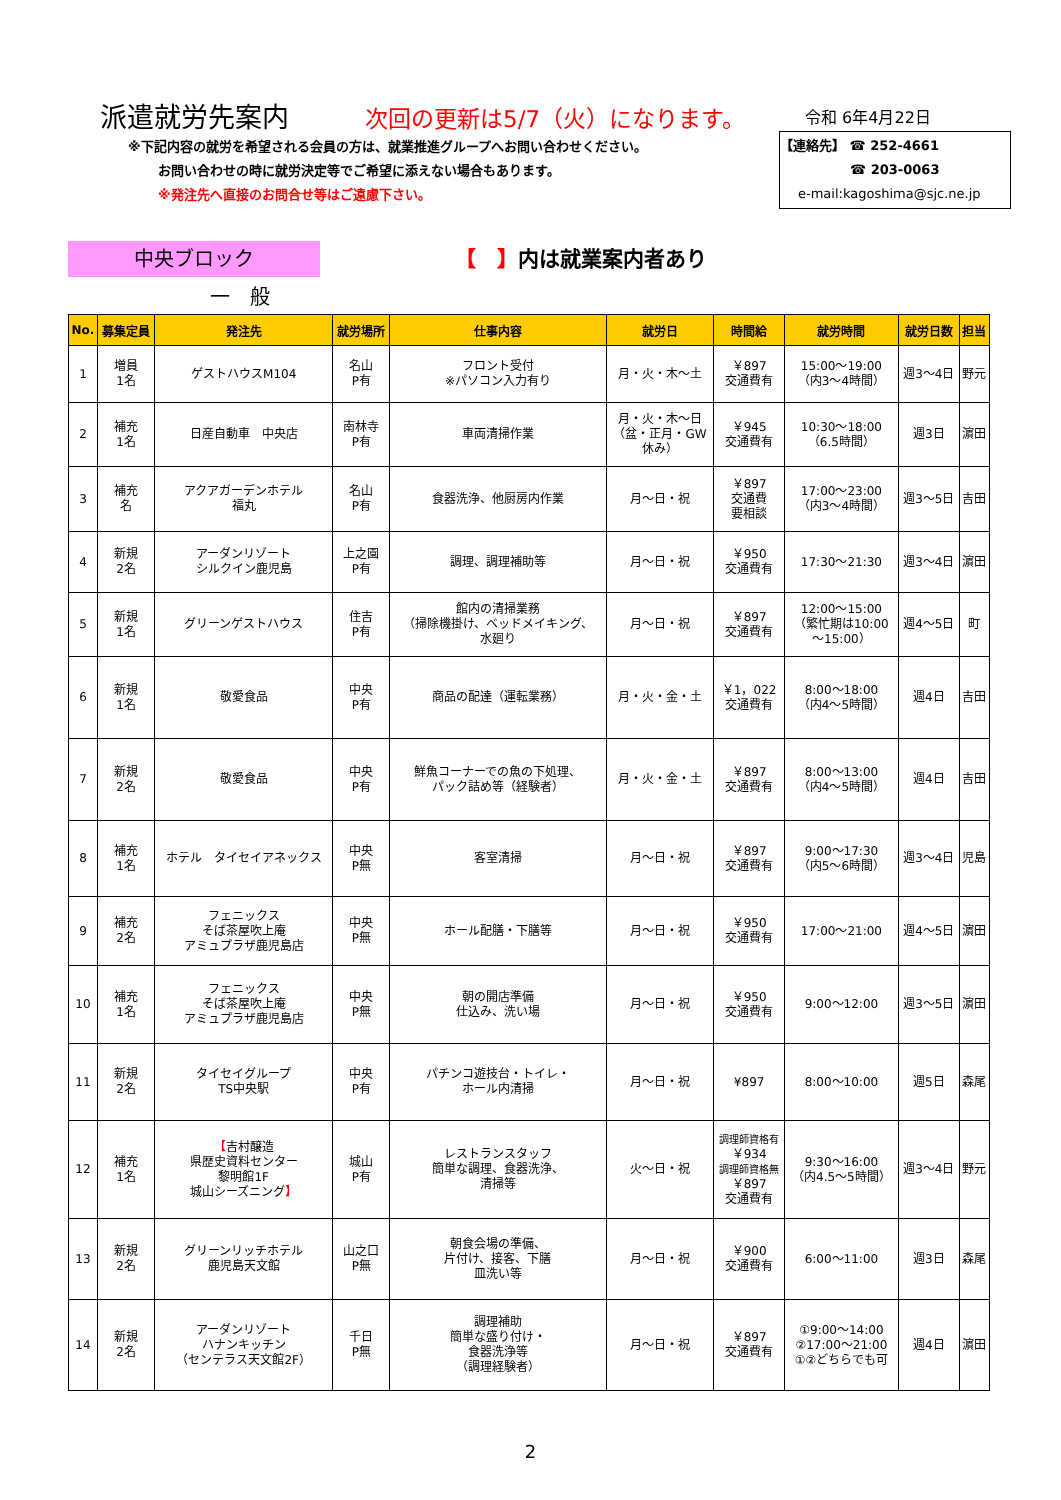派遣就労先案内
次回の更新は5/7（火）になります。
令和 6年4月22日
※下記内容の就労を希望される会員の方は、就業推進グループへお問い合わせください。
お問い合わせの時に就労決定等でご希望に添えない場合もあります。
※発注先へ直接のお問合せ等はご遠慮下さい。
【連絡先】 ☎ 252-4661
☎ 203-0063
e-mail:kagoshima@sjc.ne.jp
中央ブロック
【　】内は就業案内者あり
一　般
| No. | 募集定員 | 発注先 | 就労場所 | 仕事内容 | 就労日 | 時間給 | 就労時間 | 就労日数 | 担当 |
| --- | --- | --- | --- | --- | --- | --- | --- | --- | --- |
| 1 | 増員 1名 | ゲストハウスM104 | 名山 P有 | フロント受付 ※パソコン入力有り | 月・火・木～土 | ￥897 交通費有 | 15:00～19:00 （内3～4時間） | 週3～4日 | 野元 |
| 2 | 補充 1名 | 日産自動車 中央店 | 南林寺 P有 | 車両清掃作業 | 月・火・木～日 （盆・正月・GW 休み） | ￥945 交通費有 | 10:30～18:00 （6.5時間） | 週3日 | 濵田 |
| 3 | 補充 名 | アクアガーデンホテル 福丸 | 名山 P有 | 食器洗浄、他厨房内作業 | 月～日・祝 | ￥897 交通費 要相談 | 17:00～23:00 （内3～4時間） | 週3～5日 | 吉田 |
| 4 | 新規 2名 | アーダンリゾート シルクイン鹿児島 | 上之園 P有 | 調理、調理補助等 | 月～日・祝 | ￥950 交通費有 | 17:30～21:30 | 週3～4日 | 濵田 |
| 5 | 新規 1名 | グリーンゲストハウス | 住吉 P有 | 館内の清掃業務 （掃除機掛け、ベッドメイキング、 水廻り | 月～日・祝 | ￥897 交通費有 | 12:00～15:00 （繁忙期は10:00 ～15:00） | 週4～5日 | 町 |
| 6 | 新規 1名 | 敬愛食品 | 中央 P有 | 商品の配達（運転業務） | 月・火・金・土 | ￥1，022 交通費有 | 8:00～18:00 （内4～5時間） | 週4日 | 吉田 |
| 7 | 新規 2名 | 敬愛食品 | 中央 P有 | 鮮魚コーナーでの魚の下処理、 パック詰め等（経験者） | 月・火・金・土 | ￥897 交通費有 | 8:00～13:00 （内4～5時間） | 週4日 | 吉田 |
| 8 | 補充 1名 | ホテル タイセイアネックス | 中央 P無 | 客室清掃 | 月～日・祝 | ￥897 交通費有 | 9:00～17:30 （内5～6時間） | 週3～4日 | 児島 |
| 9 | 補充 2名 | フェニックス そば茶屋吹上庵 アミュプラザ鹿児島店 | 中央 P無 | ホール配膳・下膳等 | 月～日・祝 | ￥950 交通費有 | 17:00～21:00 | 週4～5日 | 濵田 |
| 10 | 補充 1名 | フェニックス そば茶屋吹上庵 アミュプラザ鹿児島店 | 中央 P無 | 朝の開店準備 仕込み、洗い場 | 月～日・祝 | ￥950 交通費有 | 9:00～12:00 | 週3～5日 | 濵田 |
| 11 | 新規 2名 | タイセイグループ TS中央駅 | 中央 P有 | パチンコ遊技台・トイレ・ ホール内清掃 | 月～日・祝 | ¥897 | 8:00～10:00 | 週5日 | 森尾 |
| 12 | 補充 1名 | 【 吉村醸造 県歴史資料センター 黎明館1F 城山シーズニング 】 | 城山 P有 | レストランスタッフ 簡単な調理、食器洗浄、 清掃等 | 火～日・祝 | 調理師資格有 ￥934 調理師資格無 ￥897 交通費有 | 9:30～16:00 （内4.5～5時間） | 週3～4日 | 野元 |
| 13 | 新規 2名 | グリーンリッチホテル 鹿児島天文館 | 山之口 P無 | 朝食会場の準備、 片付け、接客、下膳 皿洗い等 | 月～日・祝 | ￥900 交通費有 | 6:00～11:00 | 週3日 | 森尾 |
| 14 | 新規 2名 | アーダンリゾート ハナンキッチン （センテラス天文館2F） | 千日 P無 | 調理補助 簡単な盛り付け・ 食器洗浄等 （調理経験者） | 月～日・祝 | ￥897 交通費有 | ①9:00～14:00 ②17:00～21:00 ①②どちらでも可 | 週4日 | 濵田 |
2